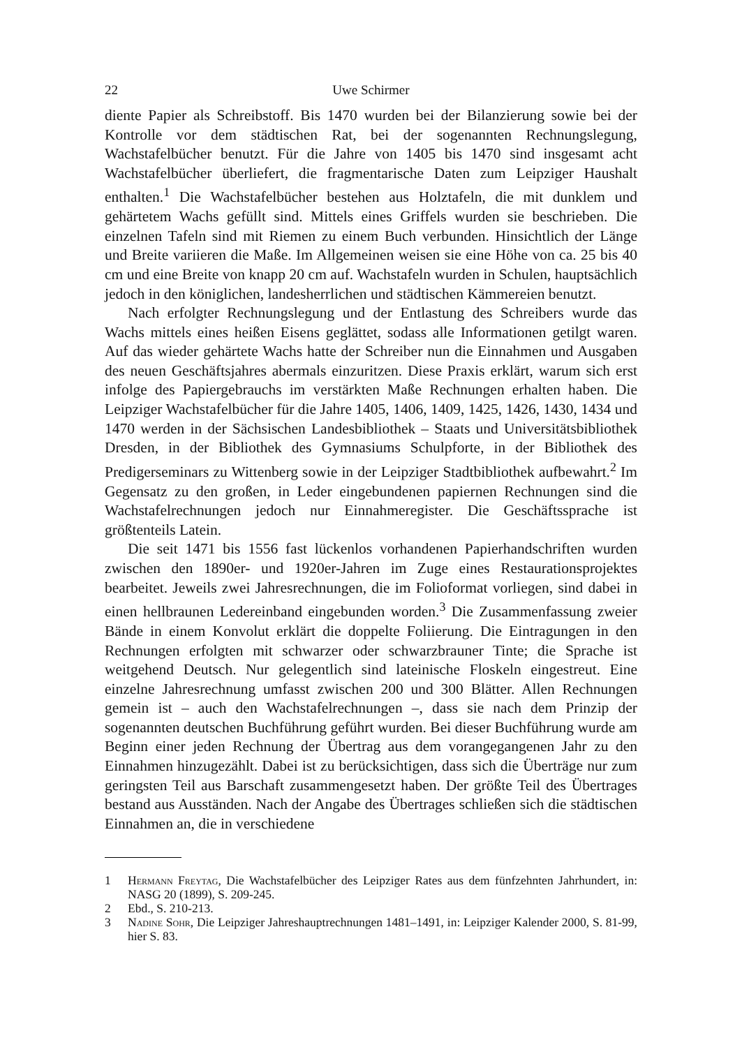22 Uwe Schirmer
diente Papier als Schreibstoff. Bis 1470 wurden bei der Bilanzierung sowie bei der Kontrolle vor dem städtischen Rat, bei der sogenannten Rechnungslegung, Wachstafelbücher benutzt. Für die Jahre von 1405 bis 1470 sind insgesamt acht Wachstafelbücher überliefert, die fragmentarische Daten zum Leipziger Haushalt enthalten.<sup>1</sup> Die Wachstafelbücher bestehen aus Holztafeln, die mit dunklem und gehärtetem Wachs gefüllt sind. Mittels eines Griffels wurden sie beschrieben. Die einzelnen Tafeln sind mit Riemen zu einem Buch verbunden. Hinsichtlich der Länge und Breite variieren die Maße. Im Allgemeinen weisen sie eine Höhe von ca. 25 bis 40 cm und eine Breite von knapp 20 cm auf. Wachstafeln wurden in Schulen, hauptsächlich jedoch in den königlichen, landesherrlichen und städtischen Kämmereien benutzt.
Nach erfolgter Rechnungslegung und der Entlastung des Schreibers wurde das Wachs mittels eines heißen Eisens geglättet, sodass alle Informationen getilgt waren. Auf das wieder gehärtete Wachs hatte der Schreiber nun die Einnahmen und Ausgaben des neuen Geschäftsjahres abermals einzuritzen. Diese Praxis erklärt, warum sich erst infolge des Papiergebrauchs im verstärkten Maße Rechnungen erhalten haben. Die Leipziger Wachstafelbücher für die Jahre 1405, 1406, 1409, 1425, 1426, 1430, 1434 und 1470 werden in der Sächsischen Landesbibliothek – Staats und Universitätsbibliothek Dresden, in der Bibliothek des Gymnasiums Schulpforte, in der Bibliothek des Predigerseminars zu Wittenberg sowie in der Leipziger Stadtbibliothek aufbewahrt.<sup>2</sup> Im Gegensatz zu den großen, in Leder eingebundenen papiernen Rechnungen sind die Wachstafelrechnungen jedoch nur Einnahmeregister. Die Geschäftssprache ist größtenteils Latein.
Die seit 1471 bis 1556 fast lückenlos vorhandenen Papierhandschriften wurden zwischen den 1890er- und 1920er-Jahren im Zuge eines Restaurationsprojektes bearbeitet. Jeweils zwei Jahresrechnungen, die im Folioformat vorliegen, sind dabei in einen hellbraunen Ledereinband eingebunden worden.<sup>3</sup> Die Zusammenfassung zweier Bände in einem Konvolut erklärt die doppelte Foliierung. Die Eintragungen in den Rechnungen erfolgten mit schwarzer oder schwarzbrauner Tinte; die Sprache ist weitgehend Deutsch. Nur gelegentlich sind lateinische Floskeln eingestreut. Eine einzelne Jahresrechnung umfasst zwischen 200 und 300 Blätter. Allen Rechnungen gemein ist – auch den Wachstafelrechnungen –, dass sie nach dem Prinzip der sogenannten deutschen Buchführung geführt wurden. Bei dieser Buchführung wurde am Beginn einer jeden Rechnung der Übertrag aus dem vorangegangenen Jahr zu den Einnahmen hinzugezählt. Dabei ist zu berücksichtigen, dass sich die Überträge nur zum geringsten Teil aus Barschaft zusammengesetzt haben. Der größte Teil des Übertrages bestand aus Ausständen. Nach der Angabe des Übertrages schließen sich die städtischen Einnahmen an, die in verschiedene
1 Hermann Freytag, Die Wachstafelbücher des Leipziger Rates aus dem fünfzehnten Jahrhundert, in: NASG 20 (1899), S. 209-245.
2 Ebd., S. 210-213.
3 Nadine Sohr, Die Leipziger Jahreshauptrechnungen 1481–1491, in: Leipziger Kalender 2000, S. 81-99, hier S. 83.